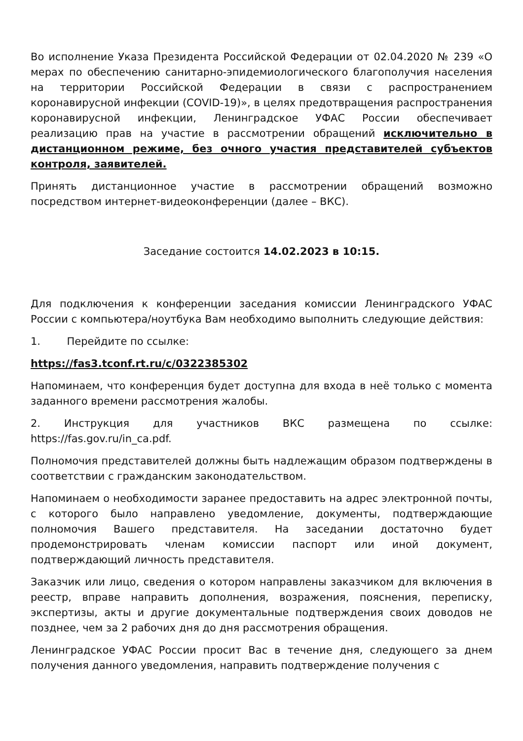Во исполнение Указа Президента Российской Федерации от 02.04.2020 № 239 «О мерах по обеспечению санитарно-эпидемиологического благополучия населения на территории Российской Федерации в связи с распространением коронавирусной инфекции (COVID-19)», в целях предотвращения распространения коронавирусной инфекции, Ленинградское УФАС России обеспечивает реализацию прав на участие в рассмотрении обращений исключительно в дистанционном режиме, без очного участия представителей субъектов контроля, заявителей.
Принять дистанционное участие в рассмотрении обращений возможно посредством интернет-видеоконференции (далее – ВКС).
Заседание состоится 14.02.2023 в 10:15.
Для подключения к конференции заседания комиссии Ленинградского УФАС России с компьютера/ноутбука Вам необходимо выполнить следующие действия:
1. Перейдите по ссылке:
https://fas3.tconf.rt.ru/c/0322385302
Напоминаем, что конференция будет доступна для входа в неё только с момента заданного времени рассмотрения жалобы.
2. Инструкция для участников ВКС размещена по ссылке: https://fas.gov.ru/in_ca.pdf.
Полномочия представителей должны быть надлежащим образом подтверждены в соответствии с гражданским законодательством.
Напоминаем о необходимости заранее предоставить на адрес электронной почты, с которого было направлено уведомление, документы, подтверждающие полномочия Вашего представителя. На заседании достаточно будет продемонстрировать членам комиссии паспорт или иной документ, подтверждающий личность представителя.
Заказчик или лицо, сведения о котором направлены заказчиком для включения в реестр, вправе направить дополнения, возражения, пояснения, переписку, экспертизы, акты и другие документальные подтверждения своих доводов не позднее, чем за 2 рабочих дня до дня рассмотрения обращения.
Ленинградское УФАС России просит Вас в течение дня, следующего за днем получения данного уведомления, направить подтверждение получения с